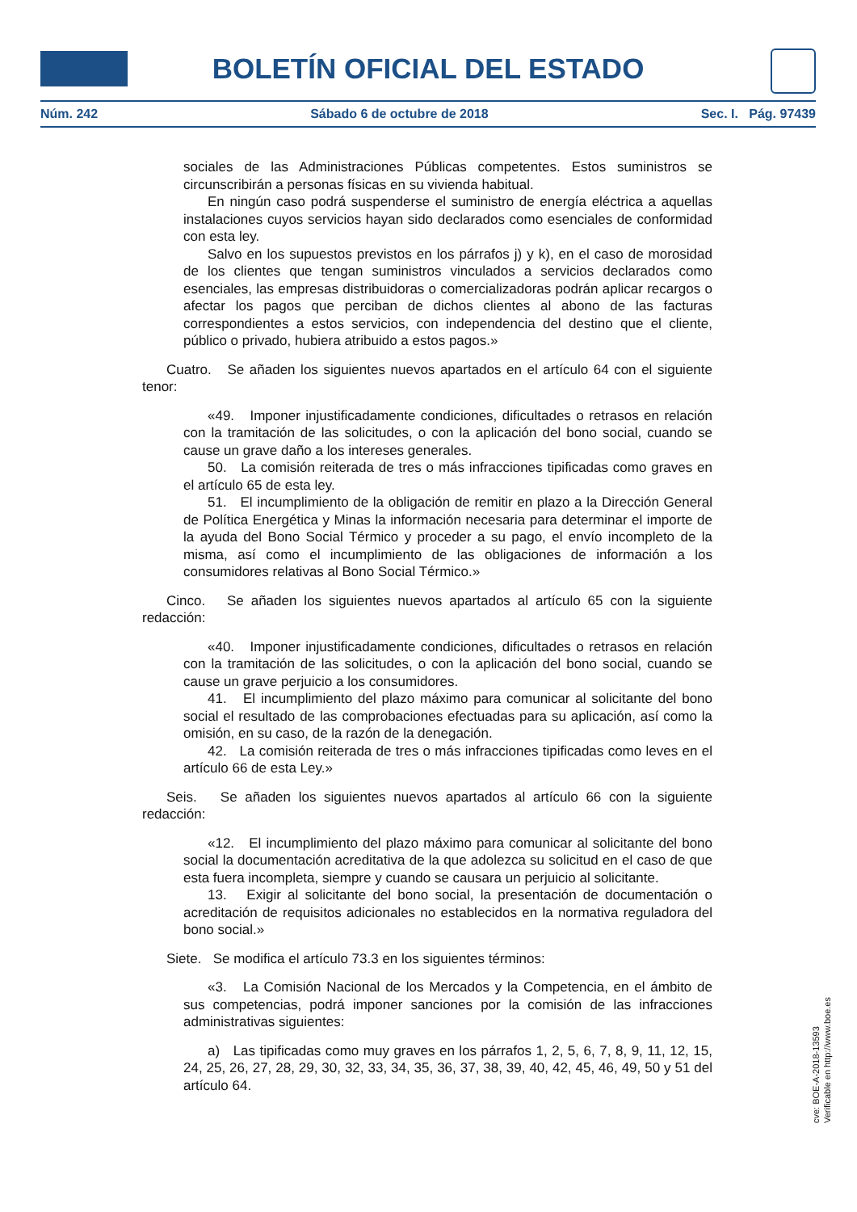BOLETÍN OFICIAL DEL ESTADO
Núm. 242 Sábado 6 de octubre de 2018 Sec. I. Pág. 97439
sociales de las Administraciones Públicas competentes. Estos suministros se circunscribirán a personas físicas en su vivienda habitual.
En ningún caso podrá suspenderse el suministro de energía eléctrica a aquellas instalaciones cuyos servicios hayan sido declarados como esenciales de conformidad con esta ley.
Salvo en los supuestos previstos en los párrafos j) y k), en el caso de morosidad de los clientes que tengan suministros vinculados a servicios declarados como esenciales, las empresas distribuidoras o comercializadoras podrán aplicar recargos o afectar los pagos que perciban de dichos clientes al abono de las facturas correspondientes a estos servicios, con independencia del destino que el cliente, público o privado, hubiera atribuido a estos pagos.»
Cuatro. Se añaden los siguientes nuevos apartados en el artículo 64 con el siguiente tenor:
«49. Imponer injustificadamente condiciones, dificultades o retrasos en relación con la tramitación de las solicitudes, o con la aplicación del bono social, cuando se cause un grave daño a los intereses generales.
50. La comisión reiterada de tres o más infracciones tipificadas como graves en el artículo 65 de esta ley.
51. El incumplimiento de la obligación de remitir en plazo a la Dirección General de Política Energética y Minas la información necesaria para determinar el importe de la ayuda del Bono Social Térmico y proceder a su pago, el envío incompleto de la misma, así como el incumplimiento de las obligaciones de información a los consumidores relativas al Bono Social Térmico.»
Cinco. Se añaden los siguientes nuevos apartados al artículo 65 con la siguiente redacción:
«40. Imponer injustificadamente condiciones, dificultades o retrasos en relación con la tramitación de las solicitudes, o con la aplicación del bono social, cuando se cause un grave perjuicio a los consumidores.
41. El incumplimiento del plazo máximo para comunicar al solicitante del bono social el resultado de las comprobaciones efectuadas para su aplicación, así como la omisión, en su caso, de la razón de la denegación.
42. La comisión reiterada de tres o más infracciones tipificadas como leves en el artículo 66 de esta Ley.»
Seis. Se añaden los siguientes nuevos apartados al artículo 66 con la siguiente redacción:
«12. El incumplimiento del plazo máximo para comunicar al solicitante del bono social la documentación acreditativa de la que adolezca su solicitud en el caso de que esta fuera incompleta, siempre y cuando se causara un perjuicio al solicitante.
13. Exigir al solicitante del bono social, la presentación de documentación o acreditación de requisitos adicionales no establecidos en la normativa reguladora del bono social.»
Siete. Se modifica el artículo 73.3 en los siguientes términos:
«3. La Comisión Nacional de los Mercados y la Competencia, en el ámbito de sus competencias, podrá imponer sanciones por la comisión de las infracciones administrativas siguientes:
a) Las tipificadas como muy graves en los párrafos 1, 2, 5, 6, 7, 8, 9, 11, 12, 15, 24, 25, 26, 27, 28, 29, 30, 32, 33, 34, 35, 36, 37, 38, 39, 40, 42, 45, 46, 49, 50 y 51 del artículo 64.
cve: BOE-A-2018-13593
Verificable en http://www.boe.es